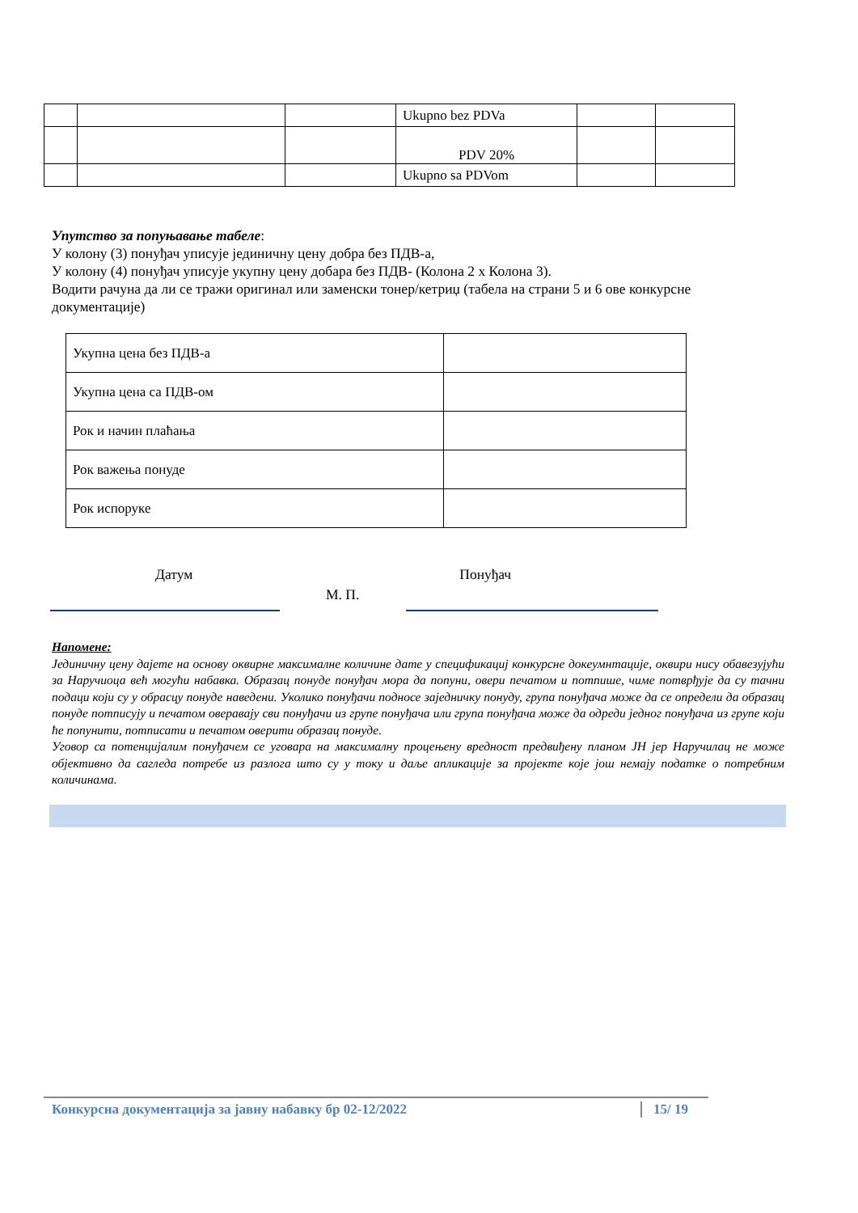| | | | Ukupno bez PDVa | | |
| | | | PDV 20% | | |
| | | | Ukupno sa PDVom | | |
Упутство за попуњавање табеле:
У колону (3) понуђач уписује јединичну цену добра без ПДВ-а,
У колону (4) понуђач уписује укупну цену добара без ПДВ- (Колона 2 x Колона 3).
Водити рачуна да ли се тражи оригинал или заменски тонер/кетриџ (табела на страни 5 и 6 ове конкурсне документације)
| Укупна цена без ПДВ-а | |
| Укупна цена са ПДВ-ом | |
| Рок и начин плаћања | |
| Рок важења понуде | |
| Рок испоруке | |
Датум Понуђач
М. П.
Напомене:
Јединичну цену дајете на основу оквирне максималне количине дате у спецификациј конкурсне докеумнтације, оквири нису обавезујући за Наручиоца већ могући набавка. Образац понуде понуђач мора да попуни, овери печатом и потпише, чиме потврђује да су тачни подаци који су у обрасцу понуде наведени. Уколико понуђачи подносе заједничку понуду, група понуђача може да се определи да образац понуде потписују и печатом оверавају сви понуђачи из групе понуђача или група понуђача може да одреди једног понуђача из групе који ће попунити, потписати и печатом оверити образац понуде.
Уговор са потенцијалим понуђачем се уговара на максималну процењену вредност предвиђену планом ЈН јер Наручилац не може објективно да сагледа потребе из разлога што су у току и даље апликације за пројекте које још немају податке о потребним количинама.
Конкурсна документација за јавну набавку бр 02-12/2022 15/ 19